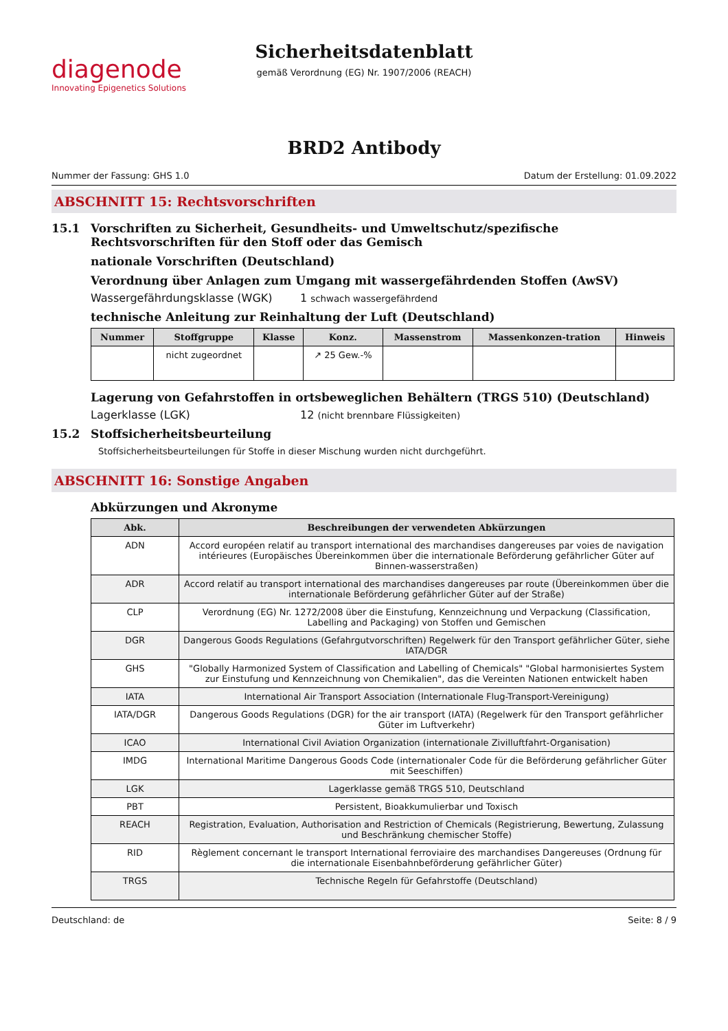diagenode
Innovating Epigenetics Solutions
Sicherheitsdatenblatt
gemäß Verordnung (EG) Nr. 1907/2006 (REACH)
BRD2 Antibody
Nummer der Fassung: GHS 1.0 Datum der Erstellung: 01.09.2022
ABSCHNITT 15: Rechtsvorschriften
15.1 Vorschriften zu Sicherheit, Gesundheits- und Umweltschutz/spezifische Rechtsvorschriften für den Stoff oder das Gemisch
nationale Vorschriften (Deutschland)
Verordnung über Anlagen zum Umgang mit wassergefährdenden Stoffen (AwSV)
Wassergefährdungsklasse (WGK) 1 schwach wassergefährdend
technische Anleitung zur Reinhaltung der Luft (Deutschland)
| Nummer | Stoffgruppe | Klasse | Konz. | Massenstrom | Massenkonzen-tration | Hinweis |
| --- | --- | --- | --- | --- | --- | --- |
| | nicht zugeordnet | | ↗ 25 Gew.-% | | | |
Lagerung von Gefahrstoffen in ortsbeweglichen Behältern (TRGS 510) (Deutschland)
Lagerklasse (LGK) 12 (nicht brennbare Flüssigkeiten)
15.2 Stoffsicherheitsbeurteilung
Stoffsicherheitsbeurteilungen für Stoffe in dieser Mischung wurden nicht durchgeführt.
ABSCHNITT 16: Sonstige Angaben
Abkürzungen und Akronyme
| Abk. | Beschreibungen der verwendeten Abkürzungen |
| --- | --- |
| ADN | Accord européen relatif au transport international des marchandises dangereuses par voies de navigation intérieures (Europäisches Übereinkommen über die internationale Beförderung gefährlicher Güter auf Binnen-wasserstraßen) |
| ADR | Accord relatif au transport international des marchandises dangereuses par route (Übereinkommen über die internationale Beförderung gefährlicher Güter auf der Straße) |
| CLP | Verordnung (EG) Nr. 1272/2008 über die Einstufung, Kennzeichnung und Verpackung (Classification, Labelling and Packaging) von Stoffen und Gemischen |
| DGR | Dangerous Goods Regulations (Gefahrgutvorschriften) Regelwerk für den Transport gefährlicher Güter, siehe IATA/DGR |
| GHS | "Globally Harmonized System of Classification and Labelling of Chemicals" "Global harmonisiertes System zur Einstufung und Kennzeichnung von Chemikalien", das die Vereinten Nationen entwickelt haben |
| IATA | International Air Transport Association (Internationale Flug-Transport-Vereinigung) |
| IATA/DGR | Dangerous Goods Regulations (DGR) for the air transport (IATA) (Regelwerk für den Transport gefährlicher Güter im Luftverkehr) |
| ICAO | International Civil Aviation Organization (internationale Zivilluftfahrt-Organisation) |
| IMDG | International Maritime Dangerous Goods Code (internationaler Code für die Beförderung gefährlicher Güter mit Seeschiffen) |
| LGK | Lagerklasse gemäß TRGS 510, Deutschland |
| PBT | Persistent, Bioakkumulierbar und Toxisch |
| REACH | Registration, Evaluation, Authorisation and Restriction of Chemicals (Registrierung, Bewertung, Zulassung und Beschränkung chemischer Stoffe) |
| RID | Règlement concernant le transport International ferroviaire des marchandises Dangereuses (Ordnung für die internationale Eisenbahnbeförderung gefährlicher Güter) |
| TRGS | Technische Regeln für Gefahrstoffe (Deutschland) |
Deutschland: de Seite: 8 / 9